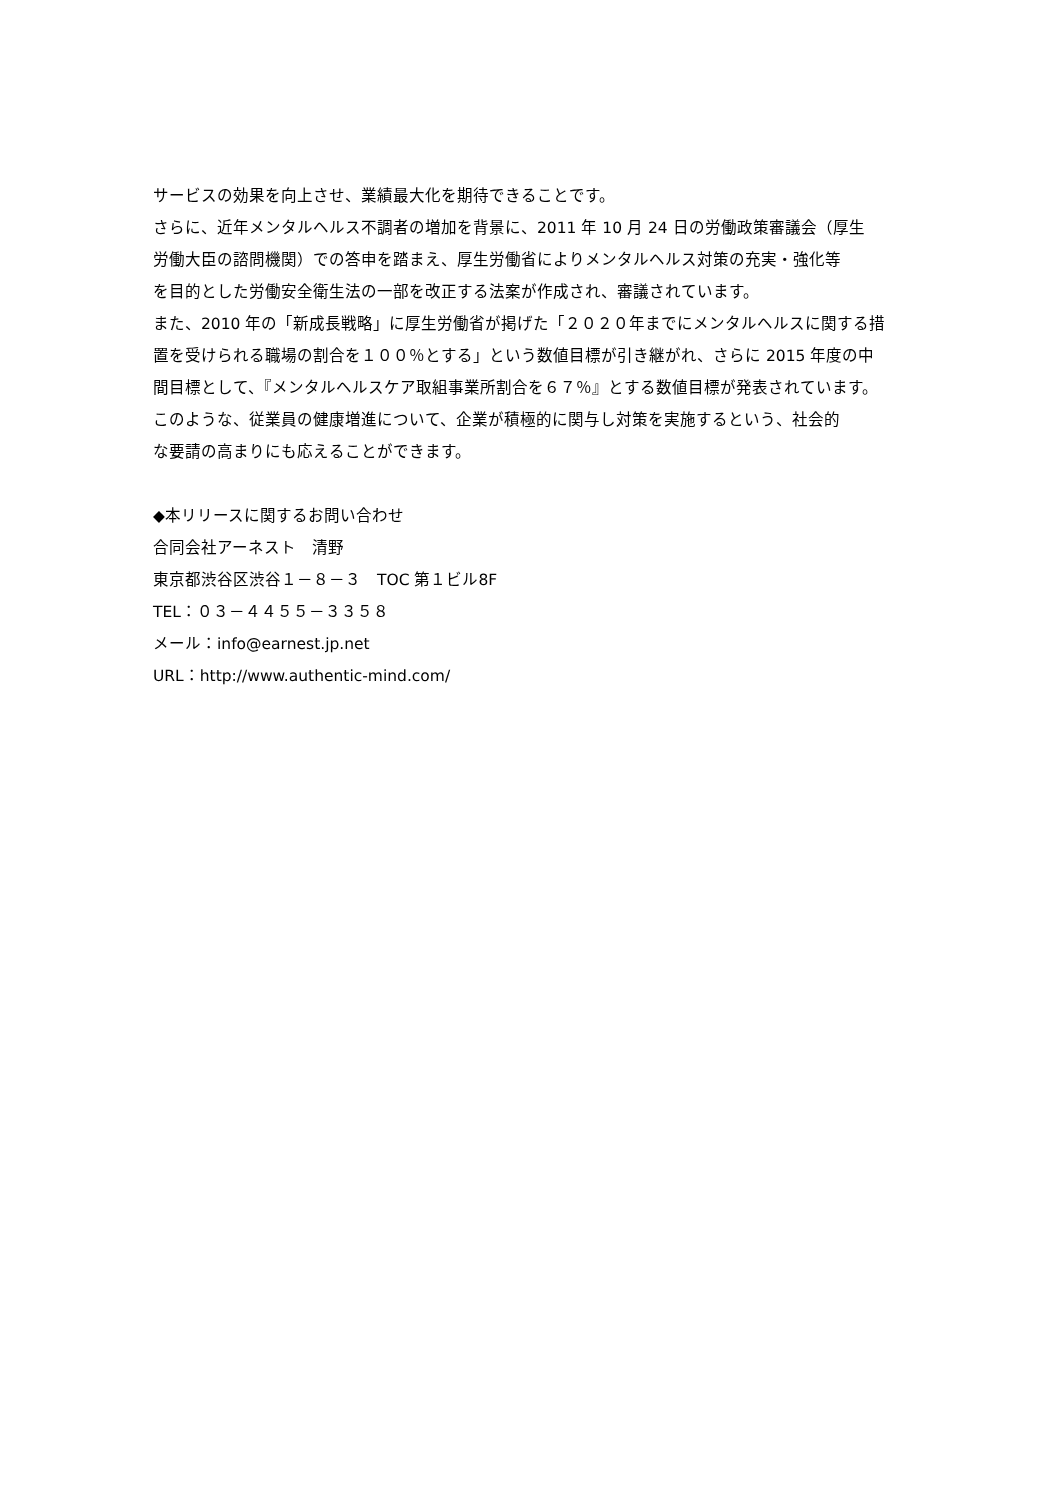サービスの効果を向上させ、業績最大化を期待できることです。
さらに、近年メンタルヘルス不調者の増加を背景に、2011 年 10 月 24 日の労働政策審議会（厚生
労働大臣の諮問機関）での答申を踏まえ、厚生労働省によりメンタルヘルス対策の充実・強化等
を目的とした労働安全衛生法の一部を改正する法案が作成され、審議されています。
また、2010 年の「新成長戦略」に厚生労働省が掲げた「２０２０年までにメンタルヘルスに関する措
置を受けられる職場の割合を１００％とする」という数値目標が引き継がれ、さらに 2015 年度の中
間目標として、『メンタルヘルスケア取組事業所割合を６７％』とする数値目標が発表されています。
このような、従業員の健康増進について、企業が積極的に関与し対策を実施するという、社会的
な要請の高まりにも応えることができます。
◆本リリースに関するお問い合わせ
合同会社アーネスト　清野
東京都渋谷区渋谷１－８－３　TOC 第１ビル8F
TEL：０３－４４５５－３３５８
メール：info@earnest.jp.net
URL：http://www.authentic-mind.com/